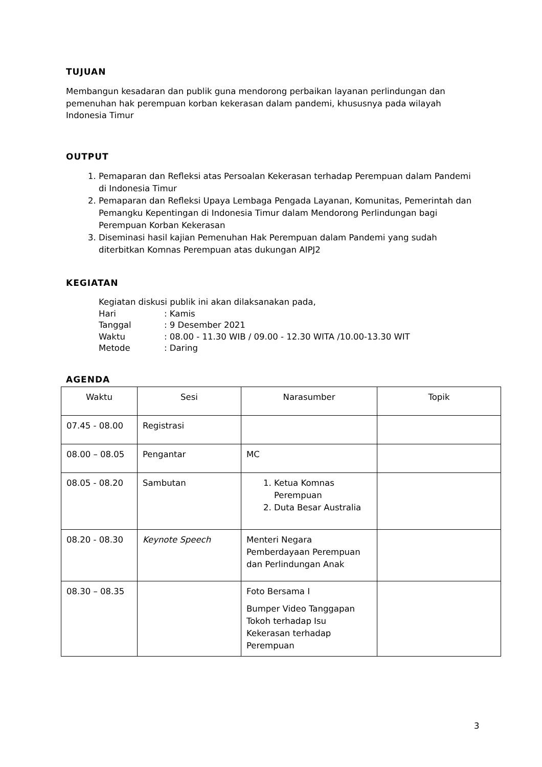TUJUAN
Membangun kesadaran dan publik guna mendorong perbaikan layanan perlindungan dan pemenuhan hak perempuan korban kekerasan dalam pandemi, khususnya pada wilayah Indonesia Timur
OUTPUT
1. Pemaparan dan Refleksi atas Persoalan Kekerasan terhadap Perempuan dalam Pandemi di Indonesia Timur
2. Pemaparan dan Refleksi Upaya Lembaga Pengada Layanan, Komunitas, Pemerintah dan Pemangku Kepentingan di Indonesia Timur dalam Mendorong Perlindungan bagi Perempuan Korban Kekerasan
3. Diseminasi hasil kajian Pemenuhan Hak Perempuan dalam Pandemi yang sudah diterbitkan Komnas Perempuan atas dukungan AIPJ2
KEGIATAN
Kegiatan diskusi publik ini akan dilaksanakan pada,
| Hari | : Kamis |
| Tanggal | : 9 Desember 2021 |
| Waktu | : 08.00 - 11.30 WIB / 09.00 - 12.30 WITA /10.00-13.30 WIT |
| Metode | : Daring |
AGENDA
| Waktu | Sesi | Narasumber | Topik |
| --- | --- | --- | --- |
| 07.45 - 08.00 | Registrasi | | |
| 08.00 – 08.05 | Pengantar | MC | |
| 08.05 - 08.20 | Sambutan | 1. Ketua Komnas Perempuan 2. Duta Besar Australia | |
| 08.20 - 08.30 | Keynote Speech | Menteri Negara Pemberdayaan Perempuan dan Perlindungan Anak | |
| 08.30 – 08.35 | | Foto Bersama I Bumper Video Tanggapan Tokoh terhadap Isu Kekerasan terhadap Perempuan | |
3